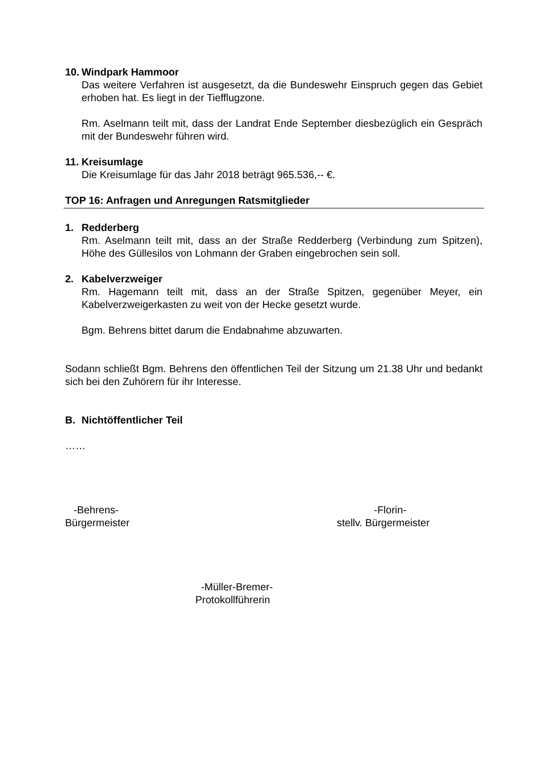10. Windpark Hammoor
Das weitere Verfahren ist ausgesetzt, da die Bundeswehr Einspruch gegen das Gebiet erhoben hat. Es liegt in der Tiefflugzone.
Rm. Aselmann teilt mit, dass der Landrat Ende September diesbezüglich ein Gespräch mit der Bundeswehr führen wird.
11. Kreisumlage
Die Kreisumlage für das Jahr 2018 beträgt 965.536,-- €.
TOP 16: Anfragen und Anregungen Ratsmitglieder
1. Redderberg
Rm. Aselmann teilt mit, dass an der Straße Redderberg (Verbindung zum Spitzen), Höhe des Güllesilos von Lohmann der Graben eingebrochen sein soll.
2. Kabelverzweiger
Rm. Hagemann teilt mit, dass an der Straße Spitzen, gegenüber Meyer, ein Kabelverzweigerkasten zu weit von der Hecke gesetzt wurde.
Bgm. Behrens bittet darum die Endabnahme abzuwarten.
Sodann schließt Bgm. Behrens den öffentlichen Teil der Sitzung um 21.38 Uhr und bedankt sich bei den Zuhörern für ihr Interesse.
B. Nichtöffentlicher Teil
……
-Behrens-
Bürgermeister
-Florin-
stellv. Bürgermeister
-Müller-Bremer-
Protokollführerin